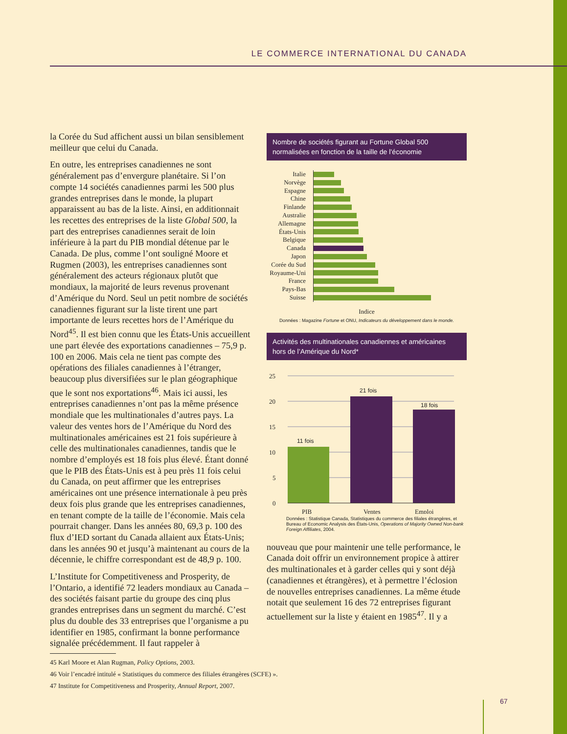LE COMMERCE INTERNATIONAL DU CANADA
la Corée du Sud affichent aussi un bilan sensiblement meilleur que celui du Canada.
En outre, les entreprises canadiennes ne sont généralement pas d’envergure planétaire. Si l’on compte 14 sociétés canadiennes parmi les 500 plus grandes entreprises dans le monde, la plupart apparaissent au bas de la liste. Ainsi, en additionnait les recettes des entreprises de la liste Global 500, la part des entreprises canadiennes serait de loin inférieure à la part du PIB mondial détenue par le Canada. De plus, comme l’ont souligné Moore et Rugmen (2003), les entreprises canadiennes sont généralement des acteurs régionaux plutôt que mondiaux, la majorité de leurs revenus provenant d’Amérique du Nord. Seul un petit nombre de sociétés canadiennes figurant sur la liste tirent une part importante de leurs recettes hors de l’Amérique du Nord<sup>45</sup>. Il est bien connu que les États-Unis accueillent une part élevée des exportations canadiennes – 75,9 p. 100 en 2006. Mais cela ne tient pas compte des opérations des filiales canadiennes à l’étranger, beaucoup plus diversifiées sur le plan géographique que le sont nos exportations<sup>46</sup>. Mais ici aussi, les entreprises canadiennes n’ont pas la même présence mondiale que les multinationales d’autres pays. La valeur des ventes hors de l’Amérique du Nord des multinationales américaines est 21 fois supérieure à celle des multinationales canadiennes, tandis que le nombre d’employés est 18 fois plus élevé. Étant donné que le PIB des États-Unis est à peu près 11 fois celui du Canada, on peut affirmer que les entreprises américaines ont une présence internationale à peu près deux fois plus grande que les entreprises canadiennes, en tenant compte de la taille de l’économie. Mais cela pourrait changer. Dans les années 80, 69,3 p. 100 des flux d’IED sortant du Canada allaient aux États-Unis; dans les années 90 et jusqu’à maintenant au cours de la décennie, le chiffre correspondant est de 48,9 p. 100.
L’Institute for Competitiveness and Prosperity, de l’Ontario, a identifié 72 leaders mondiaux au Canada – des sociétés faisant partie du groupe des cinq plus grandes entreprises dans un segment du marché. C’est plus du double des 33 entreprises que l’organisme a pu identifier en 1985, confirmant la bonne performance signalée précédemment. Il faut rappeler à
Nombre de sociétés figurant au Fortune Global 500 normalisées en fonction de la taille de l’économie
Italie
Norvège
Espagne
Chine
Finlande
Australie
Allemagne
États-Unis
Belgique
Canada
Japon
Corée du Sud
Royaume-Uni
France
Pays-Bas
Suisse
Indice
Données : Magazine Fortune et ONU, Indicateurs du développement dans le monde.
Activités des multinationales canadiennes et américaines hors de l’Amérique du Nord*
25
20
15
10
5
0
11 fois
21 fois
18 fois
PIB
Ventes
Emploi
Données : Statistique Canada, Statistiques du commerce des filiales étrangères, et Bureau of Economic Analysis des États-Unis, Operations of Majority Owned Non-bank Foreign Affiliates, 2004.
nouveau que pour maintenir une telle performance, le Canada doit offrir un environnement propice à attirer des multinationales et à garder celles qui y sont déjà (canadiennes et étrangères), et à permettre l’éclosion de nouvelles entreprises canadiennes. La même étude notait que seulement 16 des 72 entreprises figurant actuellement sur la liste y étaient en 1985<sup>47</sup>. Il y a
45 Karl Moore et Alan Rugman, Policy Options, 2003.
46 Voir l’encadré intitulé « Statistiques du commerce des filiales étrangères (SCFE) ».
47 Institute for Competitiveness and Prosperity, Annual Report, 2007.
67